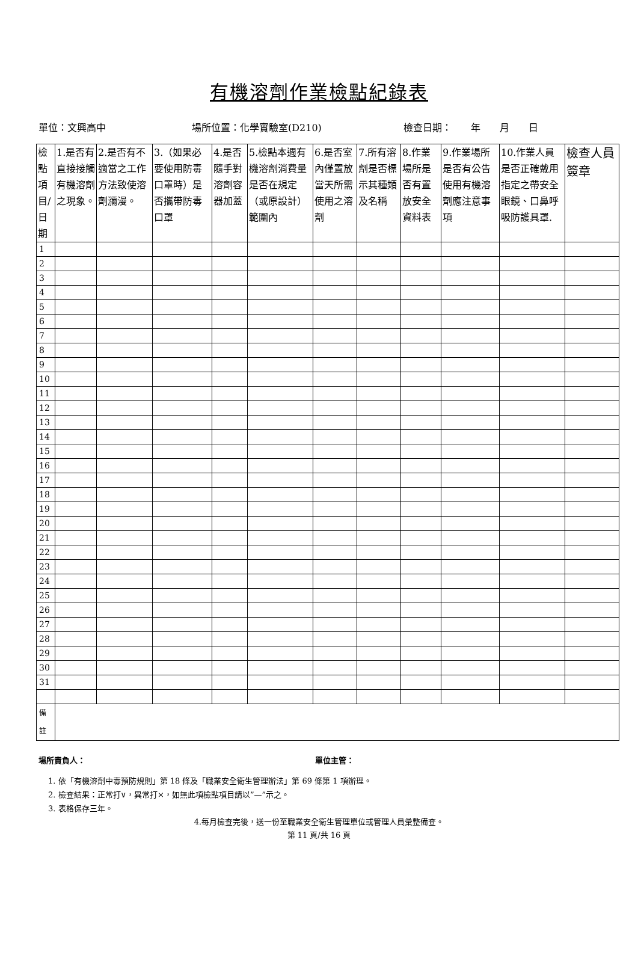有機溶劑作業檢點紀錄表
單位：文興高中 場所位置：化學實驗室(D210) 檢查日期：　　年　　月　　日
| 檢點項目/日期 | 1.是否有直接接觸有機溶劑之現象。 | 2.是否有不適當之工作方法致使溶劑瀰漫。 | 3.（如果必要使用防毒口罩時）是否攜帶防毒口罩 | 4.是否隨手對溶劑容器加蓋 | 5.檢點本週有機溶劑消費量是否在規定（或原設計）範圍內 | 6.是否室內僅置放當天所需使用之溶劑 | 7.所有溶劑是否標示其種類及名稱 | 8.作業場所是否有置放安全資料表 | 9.作業場所是否有公告使用有機溶劑應注意事項 | 10.作業人員是否正確戴用指定之帶安全眼鏡、口鼻呼吸防護具罩. | 檢查人員簽章 |
| --- | --- | --- | --- | --- | --- | --- | --- | --- | --- | --- | --- |
| 1 | | | | | | | | | | | |
| 2 | | | | | | | | | | | |
| 3 | | | | | | | | | | | |
| 4 | | | | | | | | | | | |
| 5 | | | | | | | | | | | |
| 6 | | | | | | | | | | | |
| 7 | | | | | | | | | | | |
| 8 | | | | | | | | | | | |
| 9 | | | | | | | | | | | |
| 10 | | | | | | | | | | | |
| 11 | | | | | | | | | | | |
| 12 | | | | | | | | | | | |
| 13 | | | | | | | | | | | |
| 14 | | | | | | | | | | | |
| 15 | | | | | | | | | | | |
| 16 | | | | | | | | | | | |
| 17 | | | | | | | | | | | |
| 18 | | | | | | | | | | | |
| 19 | | | | | | | | | | | |
| 20 | | | | | | | | | | | |
| 21 | | | | | | | | | | | |
| 22 | | | | | | | | | | | |
| 23 | | | | | | | | | | | |
| 24 | | | | | | | | | | | |
| 25 | | | | | | | | | | | |
| 26 | | | | | | | | | | | |
| 27 | | | | | | | | | | | |
| 28 | | | | | | | | | | | |
| 29 | | | | | | | | | | | |
| 30 | | | | | | | | | | | |
| 31 | | | | | | | | | | | |
| 備 註 | | | | | | | | | | | |
場所責負人： 單位主管：
1. 依「有機溶劑中毒預防規則」第 18 條及「職業安全衛生管理辦法」第 69 條第 1 項辦理。
2. 檢查結果：正常打∨，異常打×，如無此項檢點項目請以”—”示之。
3. 表格保存三年。
4.每月檢查完後，送一份至職業安全衛生管理單位或管理人員彙整備查。
第 11 頁/共 16 頁